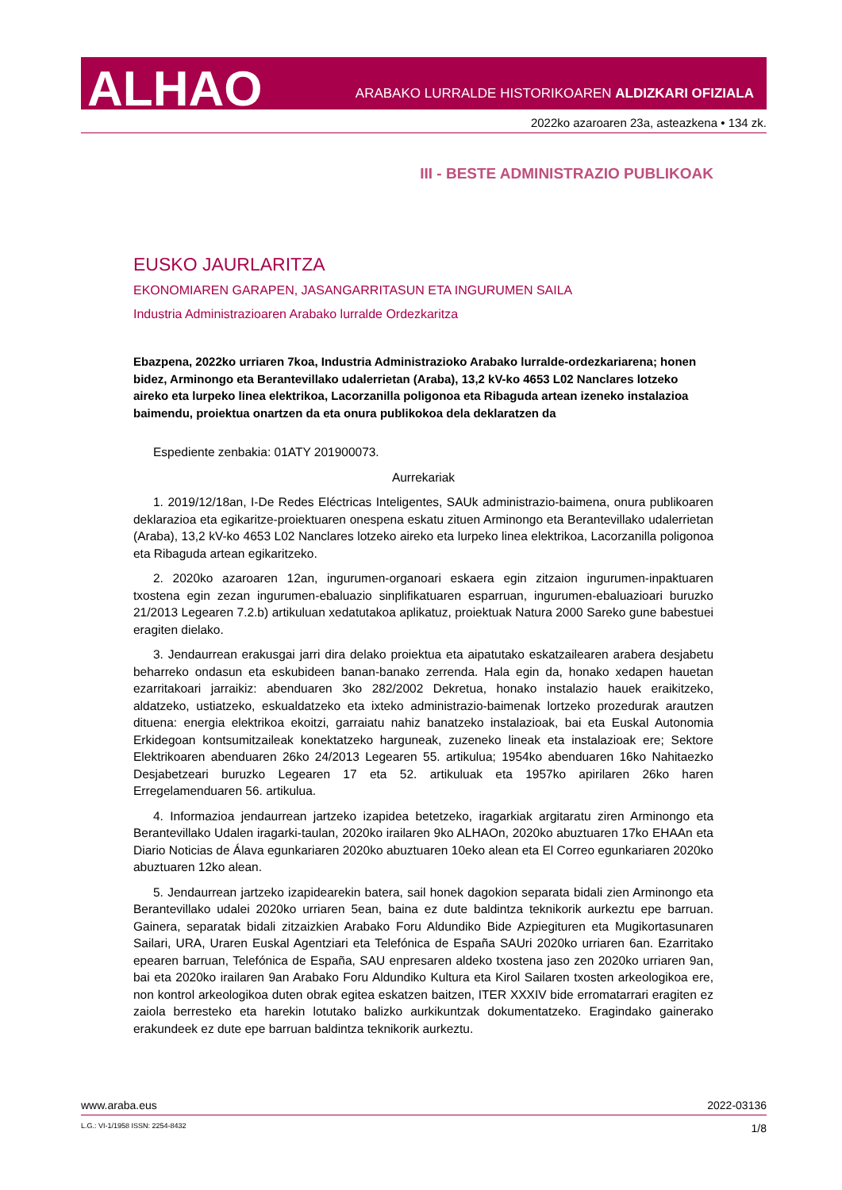ALHAO ARABAKO LURRALDE HISTORIKOAREN ALDIZKARI OFIZIALA
2022ko azaroaren 23a, asteazkena • 134 zk.
III - BESTE ADMINISTRAZIO PUBLIKOAK
EUSKO JAURLARITZA
EKONOMIAREN GARAPEN, JASANGARRITASUN ETA INGURUMEN SAILA
Industria Administrazioaren Arabako lurralde Ordezkaritza
Ebazpena, 2022ko urriaren 7koa, Industria Administrazioko Arabako lurralde-ordezkariarena; honen bidez, Arminongo eta Berantevillako udalerrietan (Araba), 13,2 kV-ko 4653 L02 Nanclares lotzeko aireko eta lurpeko linea elektrikoa, Lacorzanilla poligonoa eta Ribaguda artean izeneko instalazioa baimendu, proiektua onartzen da eta onura publikokoa dela deklaratzen da
Espediente zenbakia: 01ATY 201900073.
Aurrekariak
1. 2019/12/18an, I-De Redes Eléctricas Inteligentes, SAUk administrazio-baimena, onura publikoaren deklarazioa eta egikaritze-proiektuaren onespena eskatu zituen Arminongo eta Berantevillako udalerrietan (Araba), 13,2 kV-ko 4653 L02 Nanclares lotzeko aireko eta lurpeko linea elektrikoa, Lacorzanilla poligonoa eta Ribaguda artean egikaritzeko.
2. 2020ko azaroaren 12an, ingurumen-organoari eskaera egin zitzaion ingurumen-inpaktuaren txostena egin zezan ingurumen-ebaluazio sinplifikatuaren esparruan, ingurumen-ebaluazioari buruzko 21/2013 Legearen 7.2.b) artikuluan xedatutakoa aplikatuz, proiektuak Natura 2000 Sareko gune babestuei eragiten dielako.
3. Jendaurrean erakusgai jarri dira delako proiektua eta aipatutako eskatzailearen arabera desjabetu beharreko ondasun eta eskubideen banan-banako zerrenda. Hala egin da, honako xedapen hauetan ezarritakoari jarraikiz: abenduaren 3ko 282/2002 Dekretua, honako instalazio hauek eraikitzeko, aldatzeko, ustiatzeko, eskualdatzeko eta ixteko administrazio-baimenak lortzeko prozedurak arautzen dituena: energia elektrikoa ekoitzi, garraiatu nahiz banatzeko instalazioak, bai eta Euskal Autonomia Erkidegoan kontsumitzaileak konektatzeko harguneak, zuzeneko lineak eta instalazioak ere; Sektore Elektrikoaren abenduaren 26ko 24/2013 Legearen 55. artikulua; 1954ko abenduaren 16ko Nahitaezko Desjabetzeari buruzko Legearen 17 eta 52. artikuluak eta 1957ko apirilaren 26ko haren Erregelamenduaren 56. artikulua.
4. Informazioa jendaurrean jartzeko izapidea betetzeko, iragarkiak argitaratu ziren Arminongo eta Berantevillako Udalen iragarki-taulan, 2020ko irailaren 9ko ALHAOn, 2020ko abuztuaren 17ko EHAAn eta Diario Noticias de Álava egunkariaren 2020ko abuztuaren 10eko alean eta El Correo egunkariaren 2020ko abuztuaren 12ko alean.
5. Jendaurrean jartzeko izapidearekin batera, sail honek dagokion separata bidali zien Arminongo eta Berantevillako udalei 2020ko urriaren 5ean, baina ez dute baldintza teknikorik aurkeztu epe barruan. Gainera, separatak bidali zitzaizkien Arabako Foru Aldundiko Bide Azpiegituren eta Mugikortasunaren Sailari, URA, Uraren Euskal Agentziari eta Telefónica de España SAUri 2020ko urriaren 6an. Ezarritako epearen barruan, Telefónica de España, SAU enpresaren aldeko txostena jaso zen 2020ko urriaren 9an, bai eta 2020ko irailaren 9an Arabako Foru Aldundiko Kultura eta Kirol Sailaren txosten arkeologikoa ere, non kontrol arkeologikoa duten obrak egitea eskatzen baitzen, ITER XXXIV bide erromatarrari eragiten ez zaiola berresteko eta harekin lotutako balizko aurkikuntzak dokumentatzeko. Eragindako gainerako erakundeek ez dute epe barruan baldintza teknikorik aurkeztu.
www.araba.eus 2022-03136
L.G.: VI-1/1958 ISSN: 2254-8432 1/8